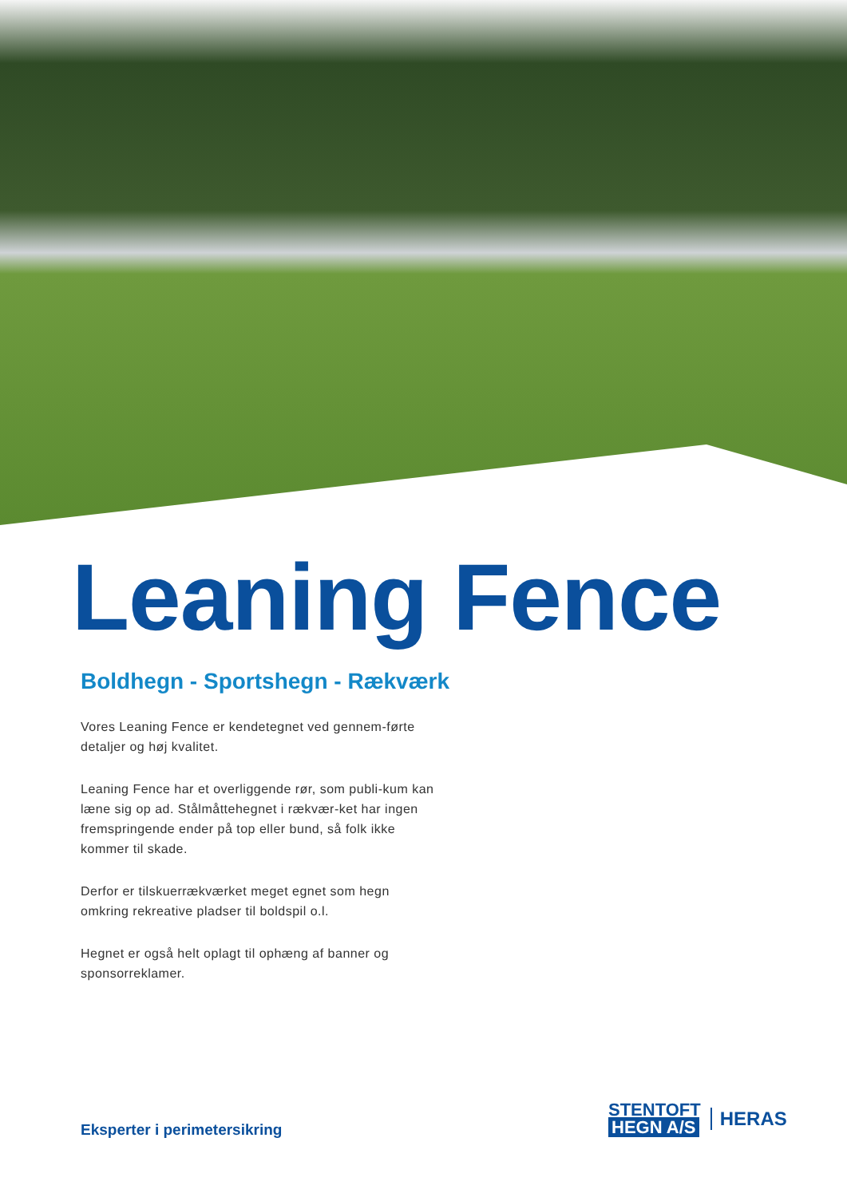Leaning Fence
Boldhegn - Sportshegn - Rækværk
Vores Leaning Fence er kendetegnet ved gennem-førte detaljer og høj kvalitet.
Leaning Fence har et overliggende rør, som publi-kum kan læne sig op ad. Stålmåttehegnet i rækvær-ket har ingen fremspringende ender på top eller bund, så folk ikke kommer til skade.
Derfor er tilskuerrækværket meget egnet som hegn omkring rekreative pladser til boldspil o.l.
Hegnet er også helt oplagt til ophæng af banner og sponsorreklamer.
Eksperter i perimetersikring
STENTOFT
HEGN A/S
HERAS